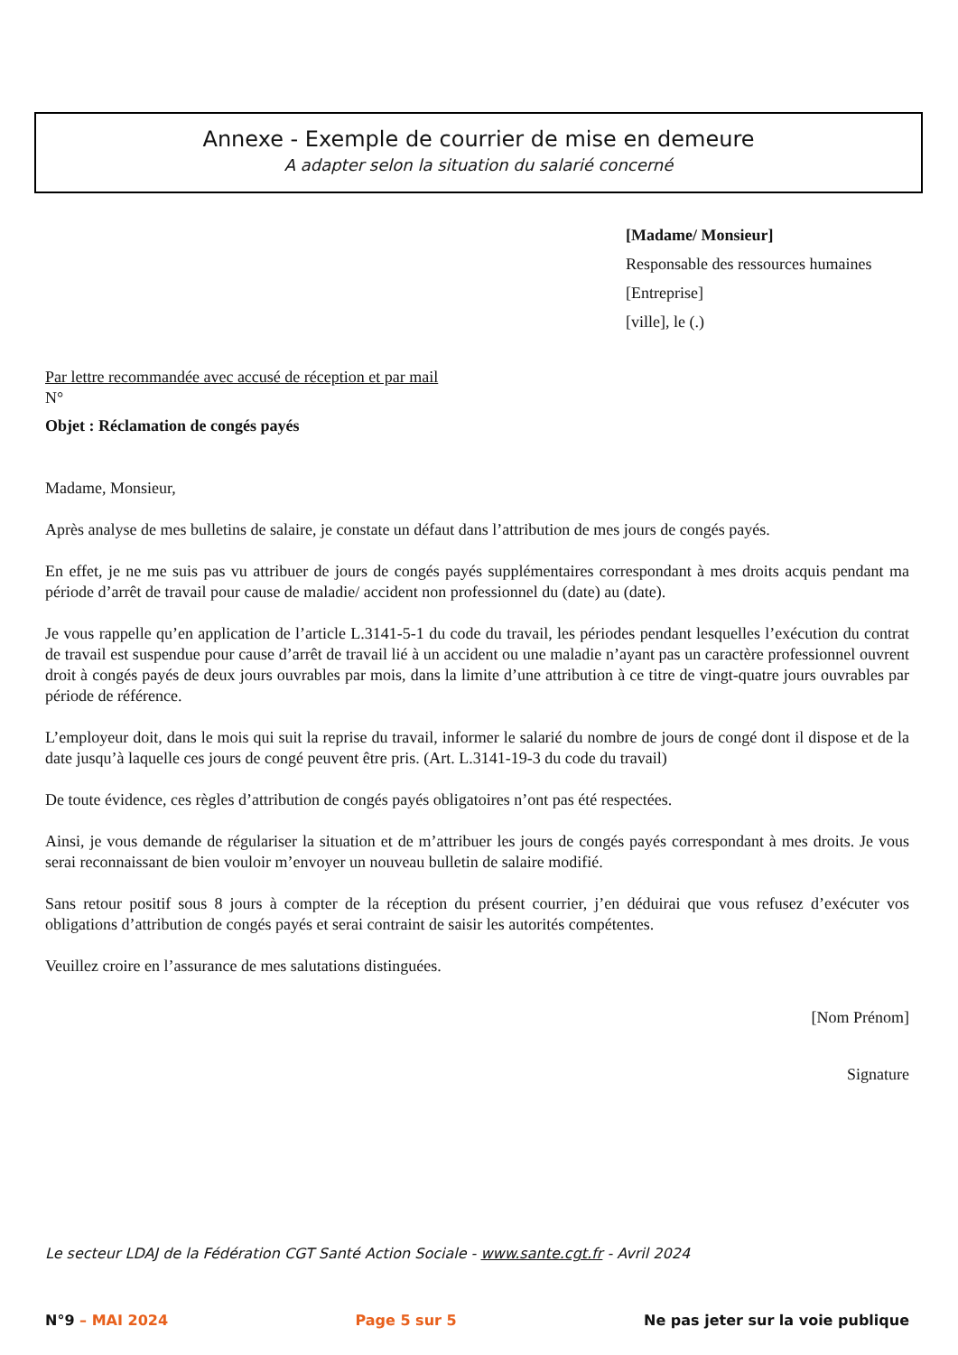Annexe - Exemple de courrier de mise en demeure
A adapter selon la situation du salarié concerné
[Madame/ Monsieur]
Responsable des ressources humaines
[Entreprise]
[ville], le (.)
Par lettre recommandée avec accusé de réception et par mail
N°
Objet : Réclamation de congés payés
Madame, Monsieur,
Après analyse de mes bulletins de salaire, je constate un défaut dans l’attribution de mes jours de congés payés.
En effet, je ne me suis pas vu attribuer de jours de congés payés supplémentaires correspondant à mes droits acquis pendant ma période d’arrêt de travail pour cause de maladie/ accident non professionnel du (date) au (date).
Je vous rappelle qu’en application de l’article L.3141-5-1 du code du travail, les périodes pendant lesquelles l’exécution du contrat de travail est suspendue pour cause d’arrêt de travail lié à un accident ou une maladie n’ayant pas un caractère professionnel ouvrent droit à congés payés de deux jours ouvrables par mois, dans la limite d’une attribution à ce titre de vingt-quatre jours ouvrables par période de référence.
L’employeur doit, dans le mois qui suit la reprise du travail, informer le salarié du nombre de jours de congé dont il dispose et de la date jusqu’à laquelle ces jours de congé peuvent être pris. (Art. L.3141-19-3 du code du travail)
De toute évidence, ces règles d’attribution de congés payés obligatoires n’ont pas été respectées.
Ainsi, je vous demande de régulariser la situation et de m’attribuer les jours de congés payés correspondant à mes droits. Je vous serai reconnaissant de bien vouloir m’envoyer un nouveau bulletin de salaire modifié.
Sans retour positif sous 8 jours à compter de la réception du présent courrier, j’en déduirai que vous refusez d’exécuter vos obligations d’attribution de congés payés et serai contraint de saisir les autorités compétentes.
Veuillez croire en l’assurance de mes salutations distinguées.
[Nom Prénom]
Signature
Le secteur LDAJ de la Fédération CGT Santé Action Sociale - www.sante.cgt.fr - Avril 2024
N°9 – MAI 2024 Page 5 sur 5 Ne pas jeter sur la voie publique